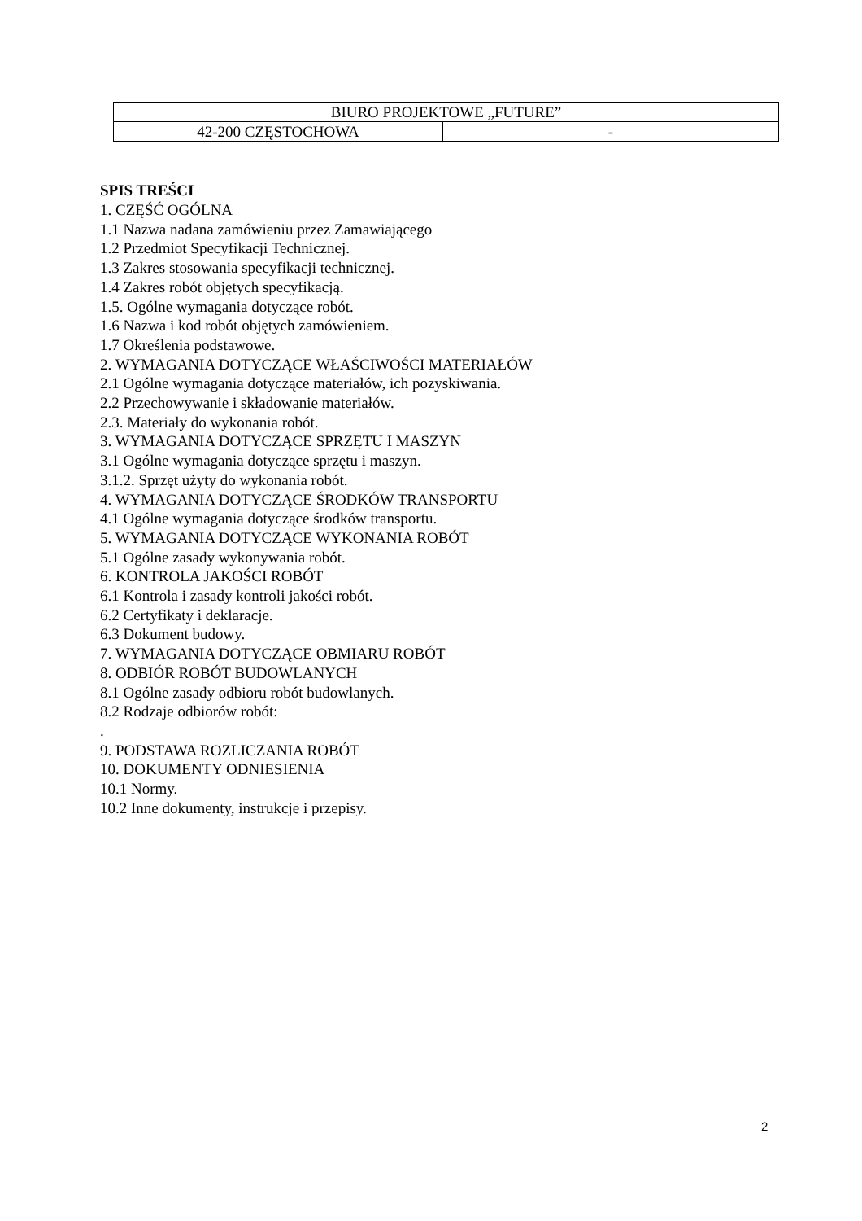| BIURO PROJEKTOWE „FUTURE” | |
| 42-200 CZĘSTOCHOWA | - |
SPIS TREŚCI
1. CZĘŚĆ OGÓLNA
1.1 Nazwa nadana zamówieniu przez Zamawiającego
1.2 Przedmiot Specyfikacji Technicznej.
1.3 Zakres stosowania specyfikacji technicznej.
1.4 Zakres robót objętych specyfikacją.
1.5. Ogólne wymagania dotyczące robót.
1.6 Nazwa i kod robót objętych zamówieniem.
1.7 Określenia podstawowe.
2. WYMAGANIA DOTYCZĄCE WŁAŚCIWOŚCI MATERIAŁÓW
2.1 Ogólne wymagania dotyczące materiałów, ich pozyskiwania.
2.2 Przechowywanie i składowanie materiałów.
2.3. Materiały do wykonania robót.
3. WYMAGANIA DOTYCZĄCE SPRZĘTU I MASZYN
3.1 Ogólne wymagania dotyczące sprzętu i maszyn.
3.1.2. Sprzęt użyty do wykonania robót.
4. WYMAGANIA DOTYCZĄCE ŚRODKÓW TRANSPORTU
4.1 Ogólne wymagania dotyczące środków transportu.
5. WYMAGANIA DOTYCZĄCE WYKONANIA ROBÓT
5.1 Ogólne zasady wykonywania robót.
6. KONTROLA JAKOŚCI ROBÓT
6.1 Kontrola i zasady kontroli jakości robót.
6.2 Certyfikaty i deklaracje.
6.3 Dokument budowy.
7. WYMAGANIA DOTYCZĄCE OBMIARU ROBÓT
8. ODBIÓR ROBÓT BUDOWLANYCH
8.1 Ogólne zasady odbioru robót budowlanych.
8.2 Rodzaje odbiorów robót:
.
9. PODSTAWA ROZLICZANIA ROBÓT
10. DOKUMENTY ODNIESIENIA
10.1 Normy.
10.2 Inne dokumenty, instrukcje i przepisy.
2